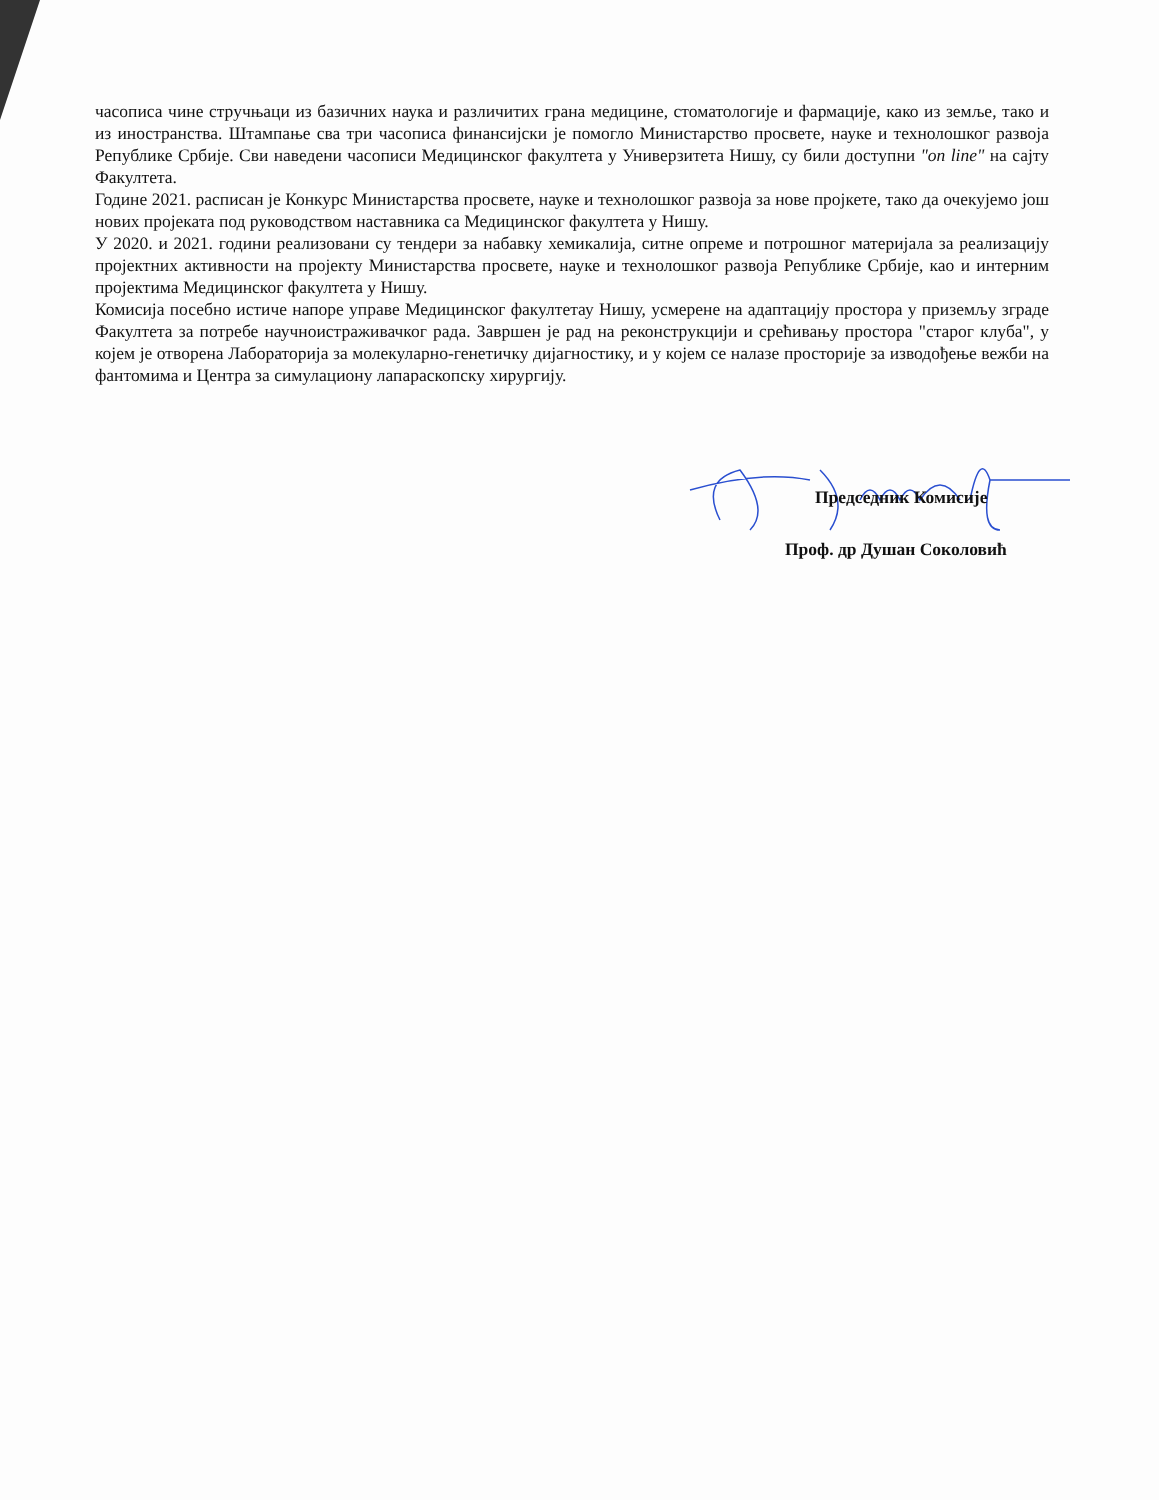часописа чине стручњаци из базичних наука и различитих грана медицине, стоматологије и фармације, како из земље, тако и из иностранства. Штампање сва три часописа финансијски је помогло Министарство просвете, науке и технолошког развоја Републике Србије. Сви наведени часописи Медицинског факултета у Универзитета Нишу, су били доступни "on line" на сајту Факултета.
Године 2021. расписан је Конкурс Министарства просвете, науке и технолошког развоја за нове пројкете, тако да очекујемо још нових пројеката под руководством наставника са Медицинског факултета у Нишу.
У 2020. и 2021. години реализовани су тендери за набавку хемикалија, ситне опреме и потрошног материјала за реализацију пројектних активности на пројекту Министарства просвете, науке и технолошког развоја Републике Србије, као и интерним пројектима Медицинског факултета у Нишу.
Комисија посебно истиче напоре управе Медицинског факултетау Нишу, усмерене на адаптацију простора у приземљу зграде Факултета за потребе научноистраживачког рада. Завршен је рад на реконструкцији и срећивању простора "старог клуба", у којем је отворена Лабораторија за молекуларно-генетичку дијагностику, и у којем се налазе просторије за изводођење вежби на фантомима и Центра за симулациону лапараскопску хирургију.
Председник Комисије
Проф. др Душан Соколовић